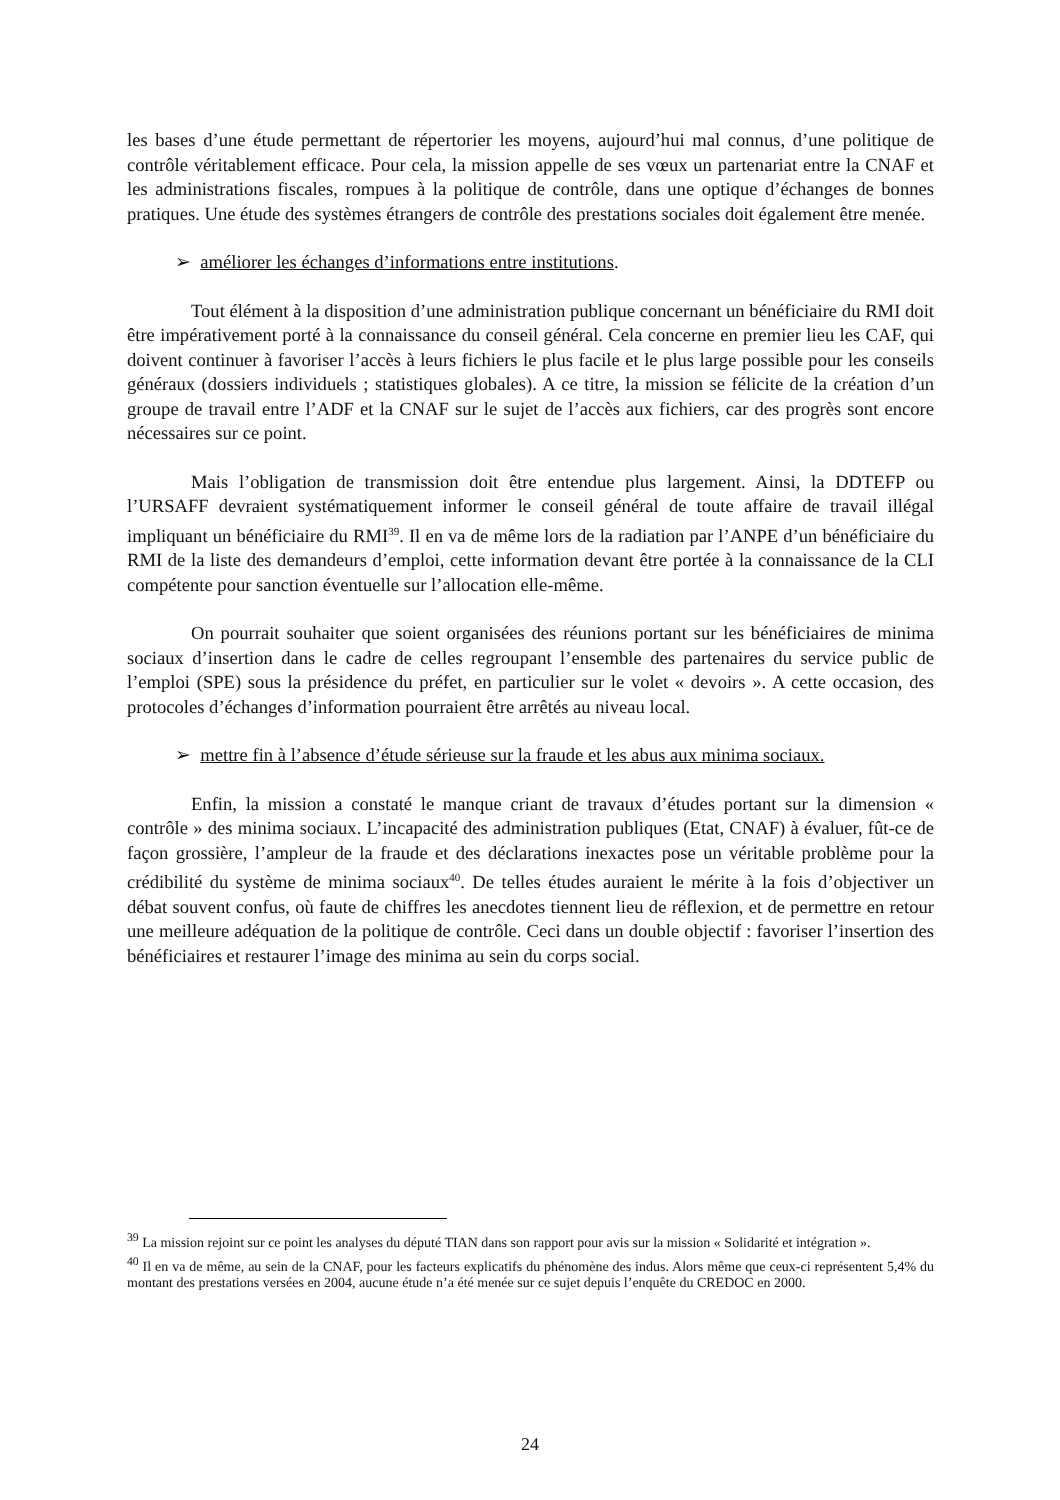les bases d’une étude permettant de répertorier les moyens, aujourd’hui mal connus, d’une politique de contrôle véritablement efficace. Pour cela, la mission appelle de ses vœux un partenariat entre la CNAF et les administrations fiscales, rompues à la politique de contrôle, dans une optique d’échanges de bonnes pratiques. Une étude des systèmes étrangers de contrôle des prestations sociales doit également être menée.
➢ améliorer les échanges d’informations entre institutions.
Tout élément à la disposition d’une administration publique concernant un bénéficiaire du RMI doit être impérativement porté à la connaissance du conseil général. Cela concerne en premier lieu les CAF, qui doivent continuer à favoriser l’accès à leurs fichiers le plus facile et le plus large possible pour les conseils généraux (dossiers individuels ; statistiques globales). A ce titre, la mission se félicite de la création d’un groupe de travail entre l’ADF et la CNAF sur le sujet de l’accès aux fichiers, car des progrès sont encore nécessaires sur ce point.
Mais l’obligation de transmission doit être entendue plus largement. Ainsi, la DDTEFP ou l’URSAFF devraient systématiquement informer le conseil général de toute affaire de travail illégal impliquant un bénéficiaire du RMI<sup>39</sup>. Il en va de même lors de la radiation par l’ANPE d’un bénéficiaire du RMI de la liste des demandeurs d’emploi, cette information devant être portée à la connaissance de la CLI compétente pour sanction éventuelle sur l’allocation elle-même.
On pourrait souhaiter que soient organisées des réunions portant sur les bénéficiaires de minima sociaux d’insertion dans le cadre de celles regroupant l’ensemble des partenaires du service public de l’emploi (SPE) sous la présidence du préfet, en particulier sur le volet « devoirs ». A cette occasion, des protocoles d’échanges d’information pourraient être arrêtés au niveau local.
➢ mettre fin à l’absence d’étude sérieuse sur la fraude et les abus aux minima sociaux.
Enfin, la mission a constaté le manque criant de travaux d’études portant sur la dimension « contrôle » des minima sociaux. L’incapacité des administration publiques (Etat, CNAF) à évaluer, fût-ce de façon grossière, l’ampleur de la fraude et des déclarations inexactes pose un véritable problème pour la crédibilité du système de minima sociaux<sup>40</sup>. De telles études auraient le mérite à la fois d’objectiver un débat souvent confus, où faute de chiffres les anecdotes tiennent lieu de réflexion, et de permettre en retour une meilleure adéquation de la politique de contrôle. Ceci dans un double objectif : favoriser l’insertion des bénéficiaires et restaurer l’image des minima au sein du corps social.
<sup>39</sup> La mission rejoint sur ce point les analyses du député TIAN dans son rapport pour avis sur la mission « Solidarité et intégration ».
<sup>40</sup> Il en va de même, au sein de la CNAF, pour les facteurs explicatifs du phénomène des indus. Alors même que ceux-ci représentent 5,4% du montant des prestations versées en 2004, aucune étude n’a été menée sur ce sujet depuis l’enquête du CREDOC en 2000.
24